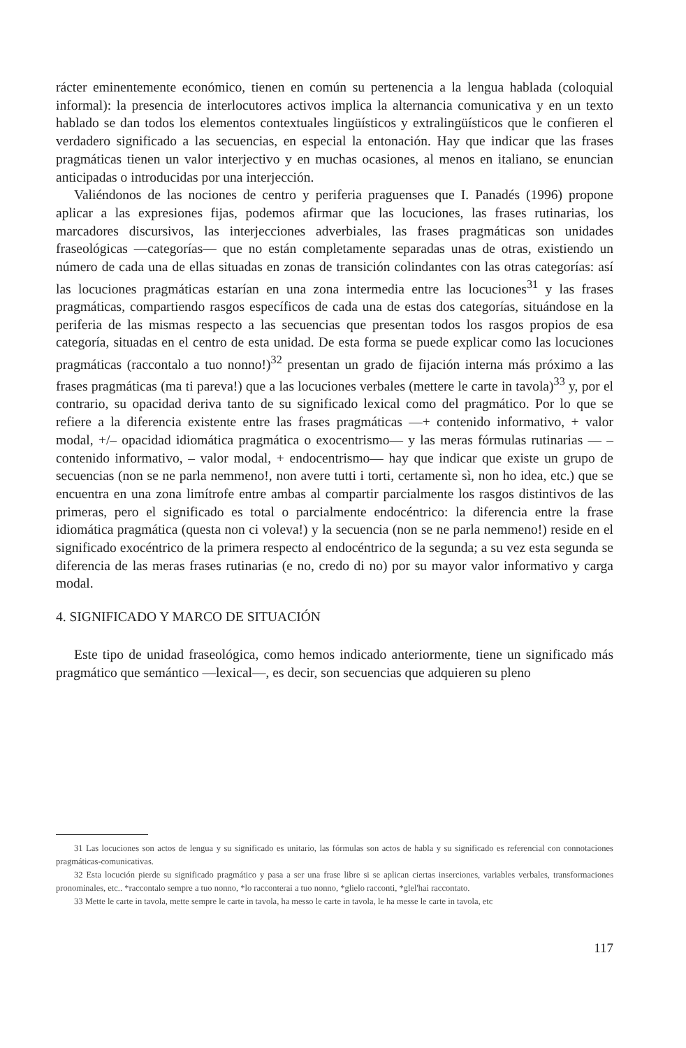rácter eminentemente económico, tienen en común su pertenencia a la lengua hablada (coloquial informal): la presencia de interlocutores activos implica la alternancia comunicativa y en un texto hablado se dan todos los elementos contextuales lingüísticos y extralingüísticos que le confieren el verdadero significado a las secuencias, en especial la entonación. Hay que indicar que las frases pragmáticas tienen un valor interjectivo y en muchas ocasiones, al menos en italiano, se enuncian anticipadas o introducidas por una interjección.
Valiéndonos de las nociones de centro y periferia praguenses que I. Panadés (1996) propone aplicar a las expresiones fijas, podemos afirmar que las locuciones, las frases rutinarias, los marcadores discursivos, las interjecciones adverbiales, las frases pragmáticas son unidades fraseológicas —categorías— que no están completamente separadas unas de otras, existiendo un número de cada una de ellas situadas en zonas de transición colindantes con las otras categorías: así las locuciones pragmáticas estarían en una zona intermedia entre las locuciones<sup>31</sup> y las frases pragmáticas, compartiendo rasgos específicos de cada una de estas dos categorías, situándose en la periferia de las mismas respecto a las secuencias que presentan todos los rasgos propios de esa categoría, situadas en el centro de esta unidad. De esta forma se puede explicar como las locuciones pragmáticas (raccontalo a tuo nonno!)<sup>32</sup> presentan un grado de fijación interna más próximo a las frases pragmáticas (ma ti pareva!) que a las locuciones verbales (mettere le carte in tavola)<sup>33</sup> y, por el contrario, su opacidad deriva tanto de su significado lexical como del pragmático. Por lo que se refiere a la diferencia existente entre las frases pragmáticas —+ contenido informativo, + valor modal, +/– opacidad idiomática pragmática o exocentrismo— y las meras fórmulas rutinarias — – contenido informativo, – valor modal, + endocentrismo— hay que indicar que existe un grupo de secuencias (non se ne parla nemmeno!, non avere tutti i torti, certamente sì, non ho idea, etc.) que se encuentra en una zona limítrofe entre ambas al compartir parcialmente los rasgos distintivos de las primeras, pero el significado es total o parcialmente endocéntrico: la diferencia entre la frase idiomática pragmática (questa non ci voleva!) y la secuencia (non se ne parla nemmeno!) reside en el significado exocéntrico de la primera respecto al endocéntrico de la segunda; a su vez esta segunda se diferencia de las meras frases rutinarias (e no, credo di no) por su mayor valor informativo y carga modal.
4. SIGNIFICADO Y MARCO DE SITUACIÓN
Este tipo de unidad fraseológica, como hemos indicado anteriormente, tiene un significado más pragmático que semántico —lexical—, es decir, son secuencias que adquieren su pleno
31 Las locuciones son actos de lengua y su significado es unitario, las fórmulas son actos de habla y su significado es referencial con connotaciones pragmáticas-comunicativas.
32 Esta locución pierde su significado pragmático y pasa a ser una frase libre si se aplican ciertas inserciones, variables verbales, transformaciones pronominales, etc.. *raccontalo sempre a tuo nonno, *lo racconterai a tuo nonno, *glielo racconti, *glel'hai raccontato.
33 Mette le carte in tavola, mette sempre le carte in tavola, ha messo le carte in tavola, le ha messe le carte in tavola, etc
117